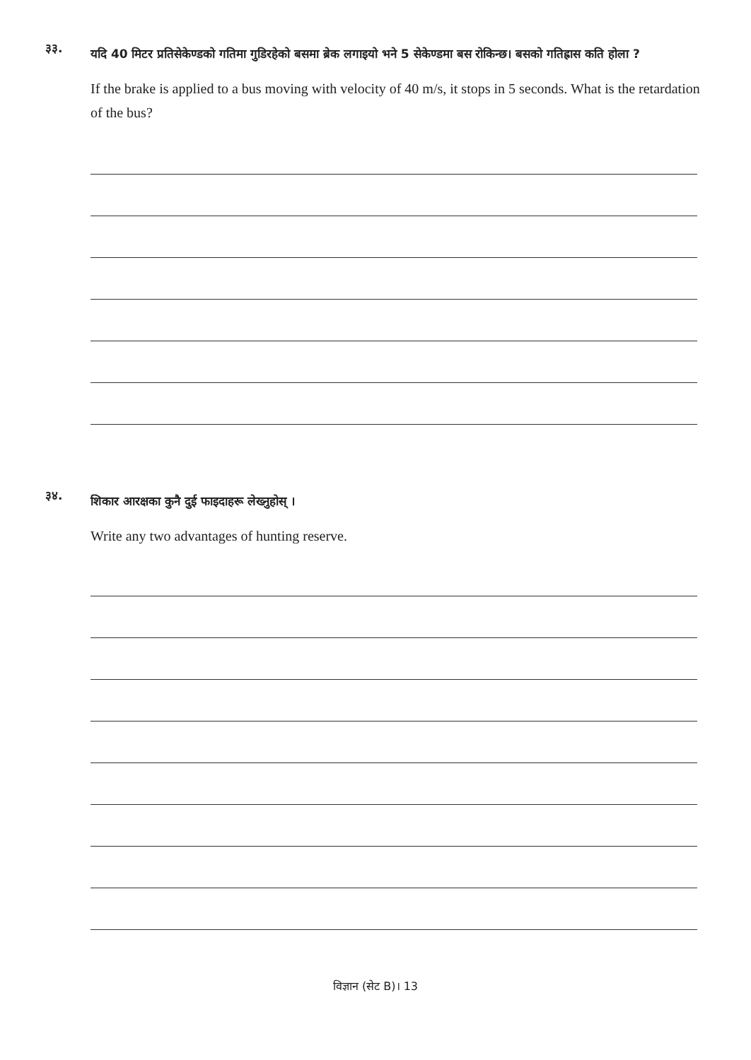३३.
यदि 40 मिटर प्रतिसेकेण्डको गतिमा गुडिरहेको बसमा ब्रेक लगाइयो भने 5 सेकेण्डमा बस रोकिन्छ। बसको गतिह्रास कति होला ?
If the brake is applied to a bus moving with velocity of 40 m/s, it stops in 5 seconds. What is the retardation of the bus?
३४.
शिकार आरक्षका कुनै दुई फाइदाहरू लेख्नुहोस् ।
Write any two advantages of hunting reserve.
विज्ञान (सेट B)। 13